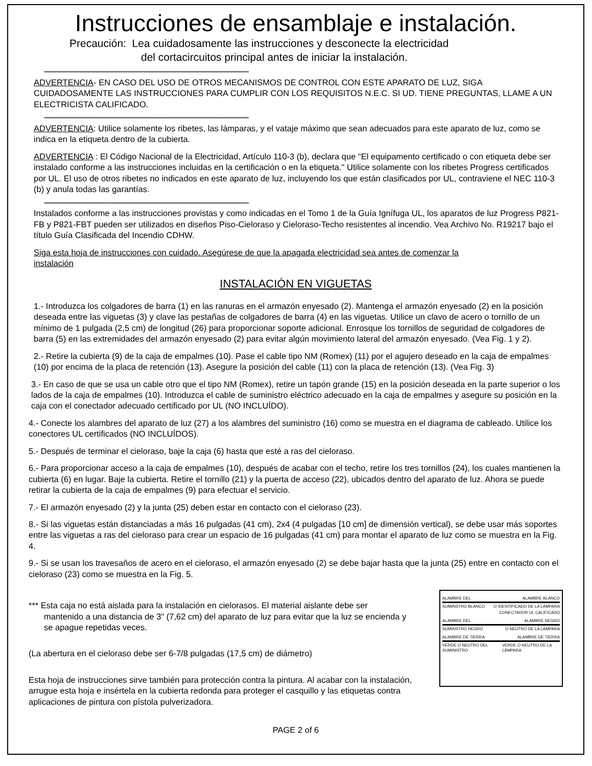Instrucciones de ensamblaje e instalación.
Precaución: Lea cuidadosamente las instrucciones y desconecte la electricidad
del cortacircuitos principal antes de iniciar la instalación.
****************************************************************************************************************************************************************
ADVERTENCIA- EN CASO DEL USO DE OTROS MECANISMOS DE CONTROL CON ESTE APARATO DE LUZ, SIGA CUIDADOSAMENTE LAS INSTRUCCIONES PARA CUMPLIR CON LOS REQUISITOS N.E.C. SI UD. TIENE PREGUNTAS, LLAME A UN ELECTRICISTA CALIFICADO.
****************************************************************************************************************************************************************
ADVERTENCIA: Utilice solamente los ribetes, las lámparas, y el vataje máximo que sean adecuados para este aparato de luz, como se indica en la etiqueta dentro de la cubierta.
ADVERTENCIA : El Código Nacional de la Electricidad, Artículo 110-3 (b), declara que "El equipamento certificado o con etiqueta debe ser instalado conforme a las instrucciones incluidas en la certificación o en la etiqueta." Utilice solamente con los ribetes Progress certificados por UL. El uso de otros ribetes no indicados en este aparato de luz, incluyendo los que están clasificados por UL, contraviene el NEC 110-3 (b) y anula todas las garantías.
****************************************************************************************************************************************************************
Instalados conforme a las instrucciones provistas y como indicadas en el Tomo 1 de la Guía Ignífuga UL, los aparatos de luz Progress P821-FB y P821-FBT pueden ser utilizados en diseños Piso-Cieloraso y Cieloraso-Techo resistentes al incendio. Vea Archivo No. R19217 bajo el título Guía Clasificada del Incendio CDHW.
Siga esta hoja de instrucciones con cuidado. Asegúrese de que la apagada electricidad sea antes de comenzar la instalación
INSTALACIÓN EN VIGUETAS
1.- Introduzca los colgadores de barra (1) en las ranuras en el armazón enyesado (2). Mantenga el armazón enyesado (2) en la posición deseada entre las viguetas (3) y clave las pestañas de colgadores de barra (4) en las viguetas. Utilice un clavo de acero o tornillo de un mínimo de 1 pulgada (2,5 cm) de longitud (26) para proporcionar soporte adicional. Enrosque los tornillos de seguridad de colgadores de barra (5) en las extremidades del armazón enyesado (2) para evitar algún movimiento lateral del armazón enyesado. (Vea Fig. 1 y 2).
2.- Retire la cubierta (9) de la caja de empalmes (10). Pase el cable tipo NM (Romex) (11) por el agujero deseado en la caja de empalmes (10) por encima de la placa de retención (13). Asegure la posición del cable (11) con la placa de retención (13). (Vea Fig. 3)
3.- En caso de que se usa un cable otro que el tipo NM (Romex), retire un tapón grande (15) en la posición deseada en la parte superior o los lados de la caja de empalmes (10). Introduzca el cable de suministro eléctrico adecuado en la caja de empalmes y asegure su posición en la caja con el conectador adecuado certificado por UL (NO INCLUÍDO).
4.- Conecte los alambres del aparato de luz (27) a los alambres del suministro (16) como se muestra en el diagrama de cableado. Utilice los conectores UL certificados (NO INCLUÍDOS).
5.- Después de terminar el cieloraso, baje la caja (6) hasta que esté a ras del cieloraso.
6.- Para proporcionar acceso a la caja de empalmes (10), después de acabar con el techo, retire los tres tornillos (24), los cuales mantienen la cubierta (6) en lugar. Baje la cubierta. Retire el tornillo (21) y la puerta de acceso (22), ubicados dentro del aparato de luz. Ahora se puede retirar la cubierta de la caja de empalmes (9) para efectuar el servicio.
7.- El armazón enyesado (2) y la junta (25) deben estar en contacto con el cieloraso (23).
8.- Si las viguetas están distanciadas a más 16 pulgadas (41 cm), 2x4 (4 pulgadas [10 cm] de dimensión vertical), se debe usar más soportes entre las viguetas a ras del cieloraso para crear un espacio de 16 pulgadas (41 cm) para montar el aparato de luz como se muestra en la Fig. 4.
9.- Si se usan los travesaños de acero en el cieloraso, el armazón enyesado (2) se debe bajar hasta que la junta (25) entre en contacto con el cieloraso (23) como se muestra en la Fig. 5.
*** Esta caja no está aislada para la instalación en cielorasos. El material aislante debe ser
mantenido a una distancia de 3" (7,62 cm) del aparato de luz para evitar que la luz se encienda y se apague repetidas veces.
(La abertura en el cieloraso debe ser 6-7/8 pulgadas (17,5 cm) de diámetro)
Esta hoja de instrucciones sirve también para protección contra la pintura. Al acabar con la instalación, arrugue esta hoja e insértela en la cubierta redonda para proteger el casquillo y las etiquetas contra aplicaciones de pintura con pístola pulverizadora.
ALAMBRE DEL ALAMBRE BLANCO
SUMINSTRO BLANCO O IDENTIFICADO DE LA LÁMPARA
CONECTADOR UL CALIFICADO
ALAMBRE DEL ALAMBRE NEGRO
SUMINSTRO NEGRO O NEUTRO DE LA LÁMPARA
ALAMBRE DE TIERRA ALAMBRE DE TIERRA
VERDE O NEUTRO DEL SUMINISTRO VERDE O NEUTRO DE LA LÁMPARA
PAGE 2 of 6